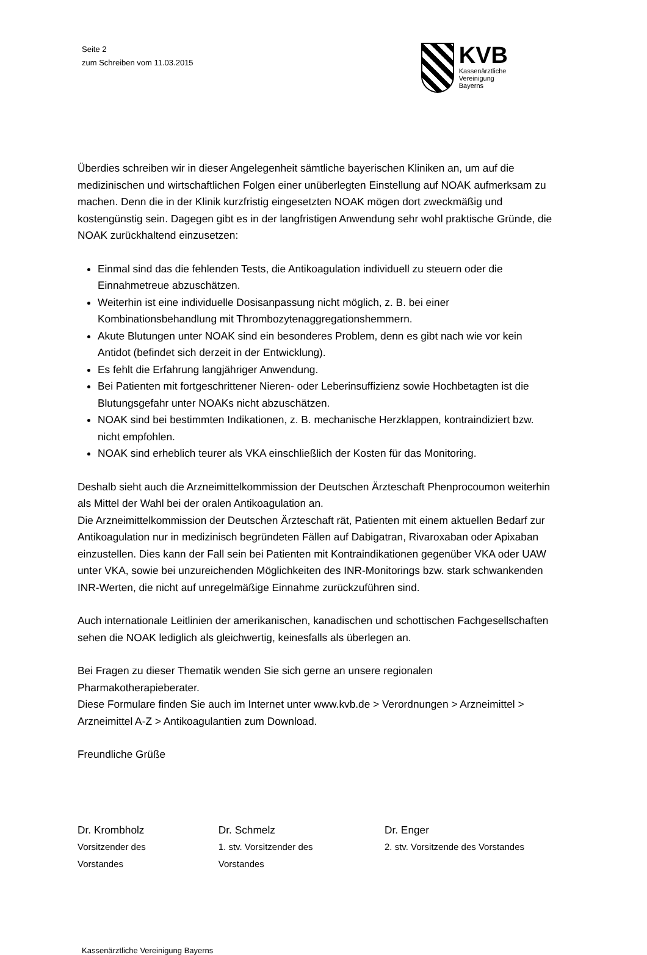Seite 2
zum Schreiben vom 11.03.2015
KVB
Kassenärztliche
Vereinigung
Bayerns
Überdies schreiben wir in dieser Angelegenheit sämtliche bayerischen Kliniken an, um auf die medizinischen und wirtschaftlichen Folgen einer unüberlegten Einstellung auf NOAK aufmerksam zu machen. Denn die in der Klinik kurzfristig eingesetzten NOAK mögen dort zweckmäßig und kostengünstig sein. Dagegen gibt es in der langfristigen Anwendung sehr wohl praktische Gründe, die NOAK zurückhaltend einzusetzen:
Einmal sind das die fehlenden Tests, die Antikoagulation individuell zu steuern oder die Einnahmetreue abzuschätzen.
Weiterhin ist eine individuelle Dosisanpassung nicht möglich, z. B. bei einer Kombinationsbehandlung mit Thrombozytenaggregationshemmern.
Akute Blutungen unter NOAK sind ein besonderes Problem, denn es gibt nach wie vor kein Antidot (befindet sich derzeit in der Entwicklung).
Es fehlt die Erfahrung langjähriger Anwendung.
Bei Patienten mit fortgeschrittener Nieren- oder Leberinsuffizienz sowie Hochbetagten ist die Blutungsgefahr unter NOAKs nicht abzuschätzen.
NOAK sind bei bestimmten Indikationen, z. B. mechanische Herzklappen, kontraindiziert bzw. nicht empfohlen.
NOAK sind erheblich teurer als VKA einschließlich der Kosten für das Monitoring.
Deshalb sieht auch die Arzneimittelkommission der Deutschen Ärzteschaft Phenprocoumon weiterhin als Mittel der Wahl bei der oralen Antikoagulation an.
Die Arzneimittelkommission der Deutschen Ärzteschaft rät, Patienten mit einem aktuellen Bedarf zur Antikoagulation nur in medizinisch begründeten Fällen auf Dabigatran, Rivaroxaban oder Apixaban einzustellen. Dies kann der Fall sein bei Patienten mit Kontraindikationen gegenüber VKA oder UAW unter VKA, sowie bei unzureichenden Möglichkeiten des INR-Monitorings bzw. stark schwankenden INR-Werten, die nicht auf unregelmäßige Einnahme zurückzuführen sind.
Auch internationale Leitlinien der amerikanischen, kanadischen und schottischen Fachgesellschaften sehen die NOAK lediglich als gleichwertig, keinesfalls als überlegen an.
Bei Fragen zu dieser Thematik wenden Sie sich gerne an unsere regionalen Pharmakotherapieberater.
Diese Formulare finden Sie auch im Internet unter www.kvb.de > Verordnungen > Arzneimittel > Arzneimittel A-Z > Antikoagulantien zum Download.
Freundliche Grüße
Dr. Krombholz
Vorsitzender des Vorstandes
Dr. Schmelz
1. stv. Vorsitzender des Vorstandes
Dr. Enger
2. stv. Vorsitzende des Vorstandes
Kassenärztliche Vereinigung Bayerns